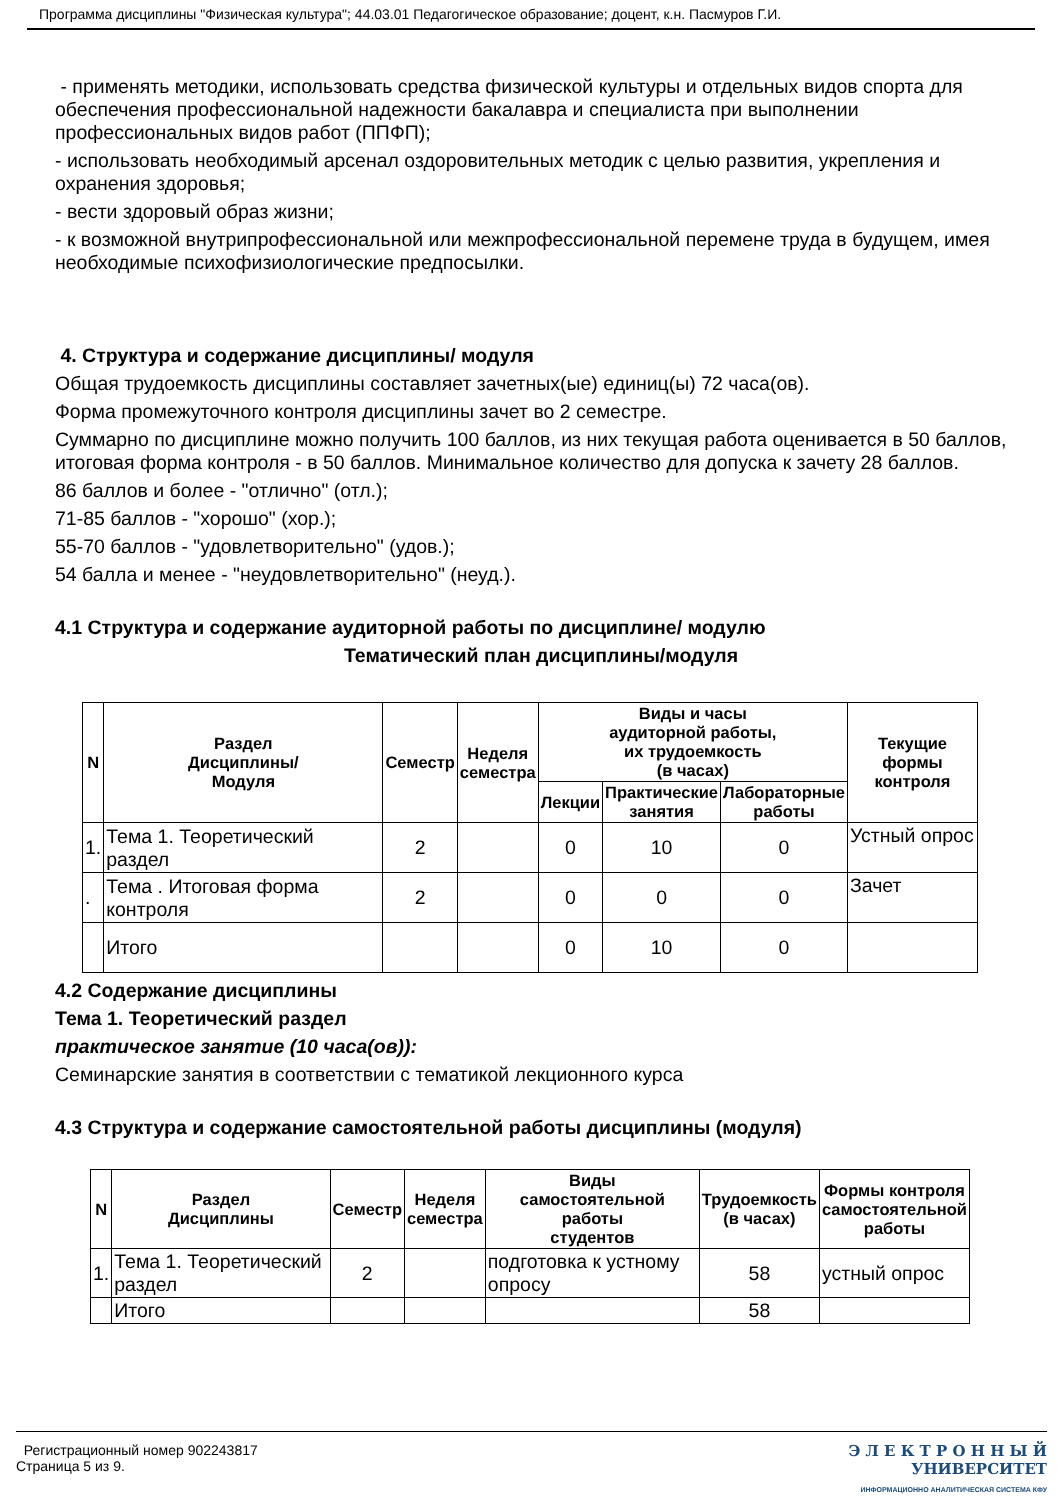Программа дисциплины "Физическая культура"; 44.03.01 Педагогическое образование; доцент, к.н. Пасмуров Г.И.
- применять методики, использовать средства физической культуры и отдельных видов спорта для обеспечения профессиональной надежности бакалавра и специалиста при выполнении профессиональных видов работ (ППФП);
- использовать необходимый арсенал оздоровительных методик с целью развития, укрепления и охранения здоровья;
- вести здоровый образ жизни;
- к возможной внутрипрофессиональной или межпрофессиональной перемене труда в будущем, имея необходимые психофизиологические предпосылки.
4. Структура и содержание дисциплины/ модуля
Общая трудоемкость дисциплины составляет зачетных(ые) единиц(ы) 72 часа(ов).
Форма промежуточного контроля дисциплины зачет во 2 семестре.
Суммарно по дисциплине можно получить 100 баллов, из них текущая работа оценивается в 50 баллов, итоговая форма контроля - в 50 баллов. Минимальное количество для допуска к зачету 28 баллов.
86 баллов и более - "отлично" (отл.);
71-85 баллов - "хорошо" (хор.);
55-70 баллов - "удовлетворительно" (удов.);
54 балла и менее - "неудовлетворительно" (неуд.).
4.1 Структура и содержание аудиторной работы по дисциплине/ модулю
Тематический план дисциплины/модуля
| N | Раздел Дисциплины/ Модуля | Семестр | Неделя семестра | Виды и часы аудиторной работы, их трудоемкость (в часах) | | | Текущие формы контроля |
| --- | --- | --- | --- | --- | --- | --- | --- |
| | | | | Лекции | Практические занятия | Лабораторные работы | |
| 1. | Тема 1. Теоретический раздел | 2 | | 0 | 10 | 0 | Устный опрос |
| . | Тема . Итоговая форма контроля | 2 | | 0 | 0 | 0 | Зачет |
| | Итого | | | 0 | 10 | 0 | |
4.2 Содержание дисциплины
Тема 1. Теоретический раздел
практическое занятие (10 часа(ов)):
Семинарские занятия в соответствии с тематикой лекционного курса
4.3 Структура и содержание самостоятельной работы дисциплины (модуля)
| N | Раздел Дисциплины | Семестр | Неделя семестра | Виды самостоятельной работы студентов | Трудоемкость (в часах) | Формы контроля самостоятельной работы |
| --- | --- | --- | --- | --- | --- | --- |
| 1. | Тема 1. Теоретический раздел | 2 | | подготовка к устному опросу | 58 | устный опрос |
| | Итого | | | | 58 | |
Регистрационный номер 902243817
Страница 5 из 9.
Э Л Е К Т Р О Н Н Ы Й
УНИВЕРСИТЕТ
ИНФОРМАЦИОННО АНАЛИТИЧЕСКАЯ СИСТЕМА КФУ